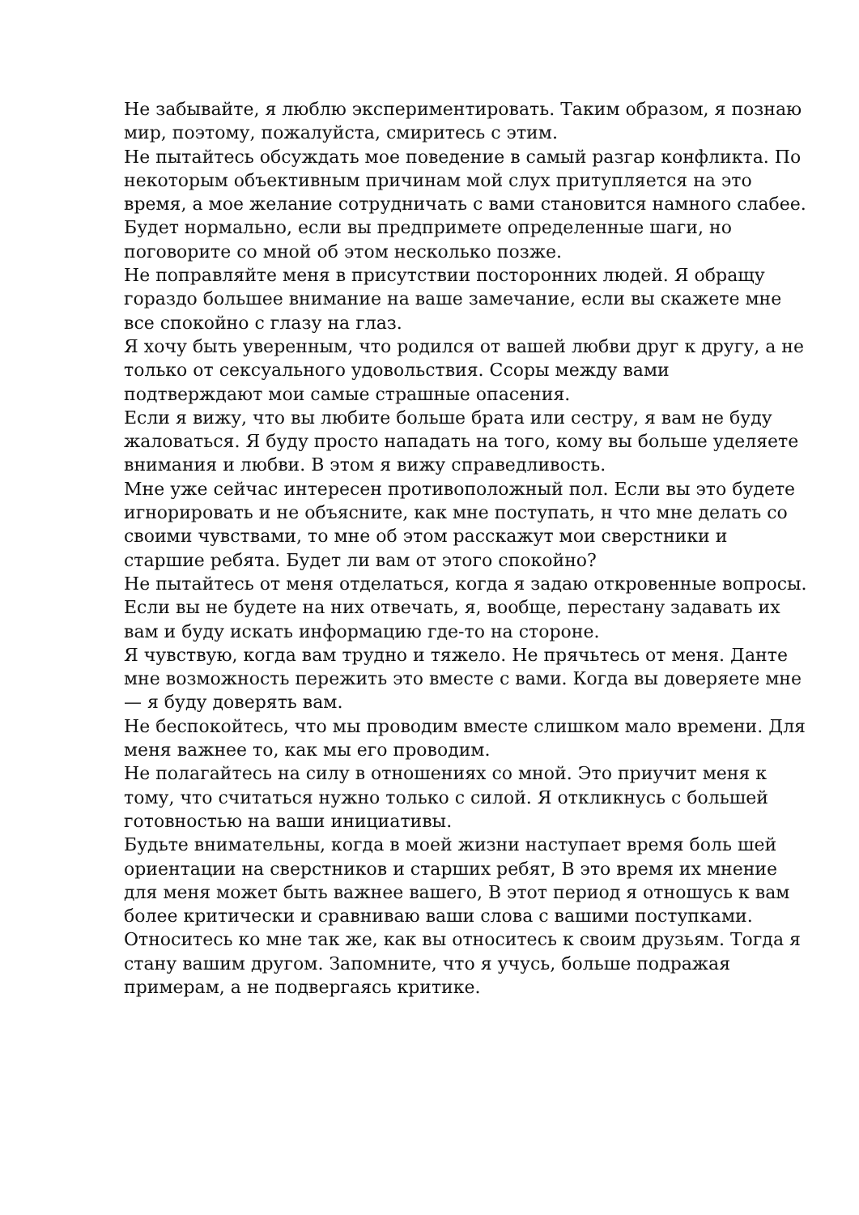Не забывайте, я люблю экспериментировать. Таким образом, я познаю мир, поэтому, пожалуйста, смиритесь с этим.
Не пытайтесь обсуждать мое поведение в самый разгар конфликта. По некоторым объективным причинам мой слух притупляется на это время, а мое желание сотрудничать с вами становится намного слабее. Будет нормально, если вы предпримете определенные шаги, но поговорите со мной об этом несколько позже.
Не поправляйте меня в присутствии посторонних людей. Я обращу гораздо большее внимание на ваше замечание, если вы скажете мне все спокойно с глазу на глаз.
Я хочу быть уверенным, что родился от вашей любви друг к другу, а не только от сексуального удовольствия. Ссоры между вами подтверждают мои самые страшные опасения.
Если я вижу, что вы любите больше брата или сестру, я вам не буду жаловаться. Я буду просто нападать на того, кому вы больше уделяете внимания и любви. В этом я вижу справедливость.
Мне уже сейчас интересен противоположный пол. Если вы это будете игнорировать и не объясните, как мне поступать, н что мне делать со своими чувствами, то мне об этом расскажут мои сверстники и старшие ребята. Будет ли вам от этого спокойно?
Не пытайтесь от меня отделаться, когда я задаю откровенные вопросы. Если вы не будете на них отвечать, я, вообще, перестану задавать их вам и буду искать информацию где-то на стороне.
Я чувствую, когда вам трудно и тяжело. Не прячьтесь от меня. Данте мне возможность пережить это вместе с вами. Когда вы доверяете мне — я буду доверять вам.
Не беспокойтесь, что мы проводим вместе слишком мало времени. Для меня важнее то, как мы его проводим.
Не полагайтесь на силу в отношениях со мной. Это приучит меня к тому, что считаться нужно только с силой. Я откликнусь с большей готовностью на ваши инициативы.
Будьте внимательны, когда в моей жизни наступает время боль шей ориентации на сверстников и старших ребят, В это время их мнение для меня может быть важнее вашего, В этот период я отношусь к вам более критически и сравниваю ваши слова с вашими поступками.
Относитесь ко мне так же, как вы относитесь к своим друзьям. Тогда я стану вашим другом. Запомните, что я учусь, больше подражая примерам, а не подвергаясь критике.